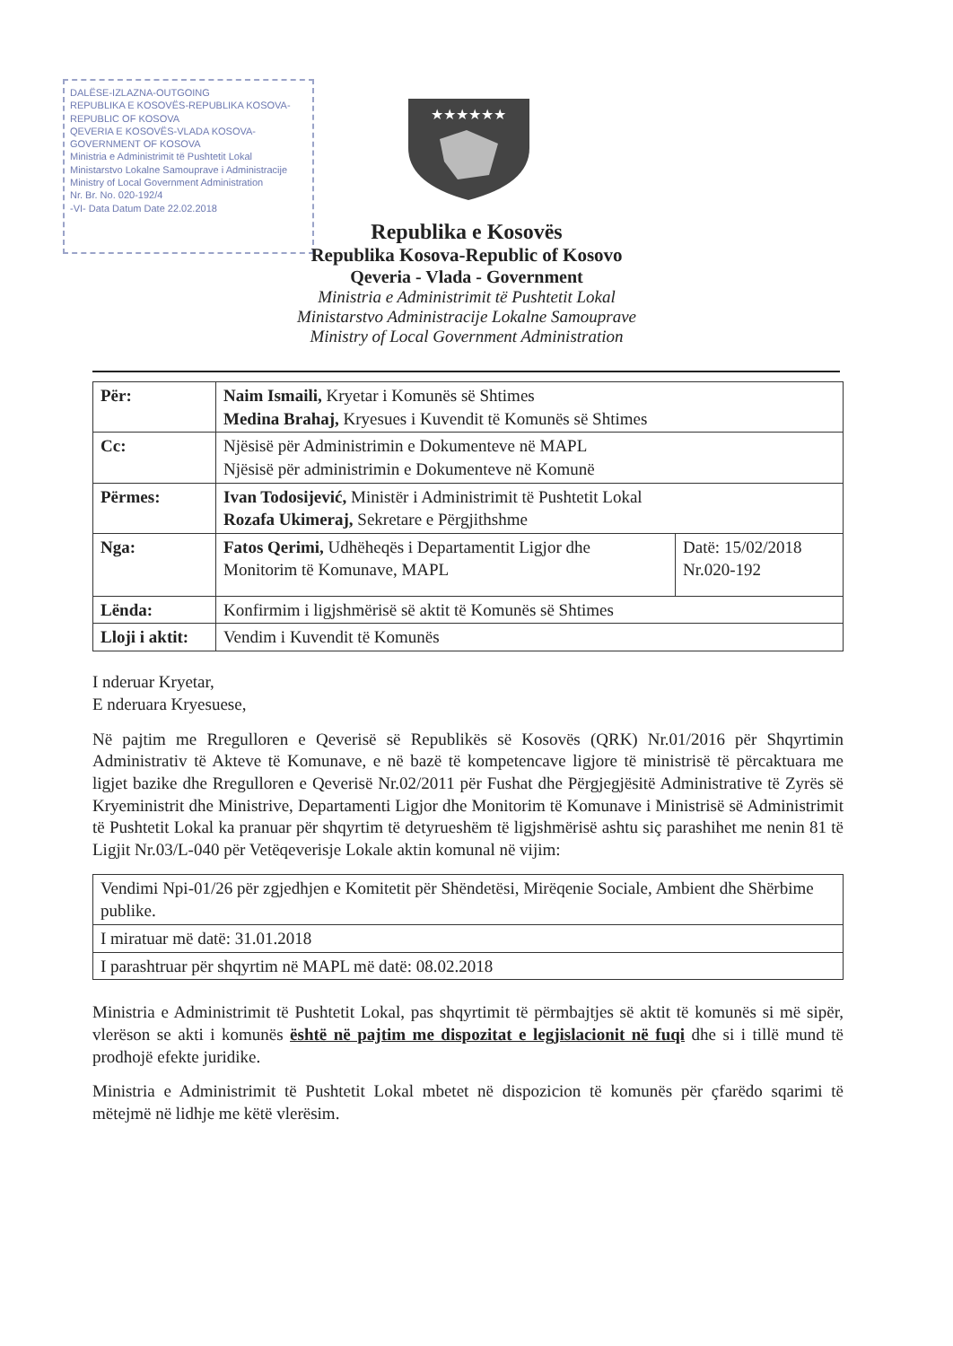DALËSE-IZLAZNA-OUTGOING
REPUBLIKA E KOSOVËS-REPUBLIKA KOSOVA-REPUBLIC OF KOSOVA
QEVERIA E KOSOVËS-VLADA KOSOVA-GOVERNMENT OF KOSOVA
Ministria e Administrimit të Pushtetit Lokal
Ministarstvo Lokalne Samouprave i Administracije
Ministry of Local Government Administration
Nr. Br. No. 020-192/4
-VI- Data Datum Date 22.02.2018
★★★★★★
Republika e Kosovës
Republika Kosova-Republic of Kosovo
Qeveria - Vlada - Government
Ministria e Administrimit të Pushtetit Lokal
Ministarstvo Administracije Lokalne Samouprave
Ministry of Local Government Administration
| Për: | Naim Ismaili, Kryetar i Komunës së Shtimes Medina Brahaj, Kryesues i Kuvendit të Komunës së Shtimes | |
| Cc: | Njësisë për Administrimin e Dokumenteve në MAPL Njësisë për administrimin e Dokumenteve në Komunë | |
| Përmes: | Ivan Todosijević, Ministër i Administrimit të Pushtetit Lokal Rozafa Ukimeraj, Sekretare e Përgjithshme | |
| Nga: | Fatos Qerimi, Udhëheqës i Departamentit Ligjor dhe Monitorim të Komunave, MAPL | Datë: 15/02/2018 Nr.020-192 |
| Lënda: | Konfirmim i ligjshmërisë së aktit të Komunës së Shtimes | |
| Lloji i aktit: | Vendim i Kuvendit të Komunës | |
I nderuar Kryetar,
E nderuara Kryesuese,
Në pajtim me Rregulloren e Qeverisë së Republikës së Kosovës (QRK) Nr.01/2016 për Shqyrtimin Administrativ të Akteve të Komunave, e në bazë të kompetencave ligjore të ministrisë të përcaktuara me ligjet bazike dhe Rregulloren e Qeverisë Nr.02/2011 për Fushat dhe Përgjegjësitë Administrative të Zyrës së Kryeministrit dhe Ministrive, Departamenti Ligjor dhe Monitorim të Komunave i Ministrisë së Administrimit të Pushtetit Lokal ka pranuar për shqyrtim të detyrueshëm të ligjshmërisë ashtu siç parashihet me nenin 81 të Ligjit Nr.03/L-040 për Vetëqeverisje Lokale aktin komunal në vijim:
| Vendimi Npi-01/26 për zgjedhjen e Komitetit për Shëndetësi, Mirëqenie Sociale, Ambient dhe Shërbime publike. |
| I miratuar më datë: 31.01.2018 |
| I parashtruar për shqyrtim në MAPL më datë: 08.02.2018 |
Ministria e Administrimit të Pushtetit Lokal, pas shqyrtimit të përmbajtjes së aktit të komunës si më sipër, vlerëson se akti i komunës është në pajtim me dispozitat e legjislacionit në fuqi dhe si i tillë mund të prodhojë efekte juridike.
Ministria e Administrimit të Pushtetit Lokal mbetet në dispozicion të komunës për çfarëdo sqarimi të mëtejmë në lidhje me këtë vlerësim.